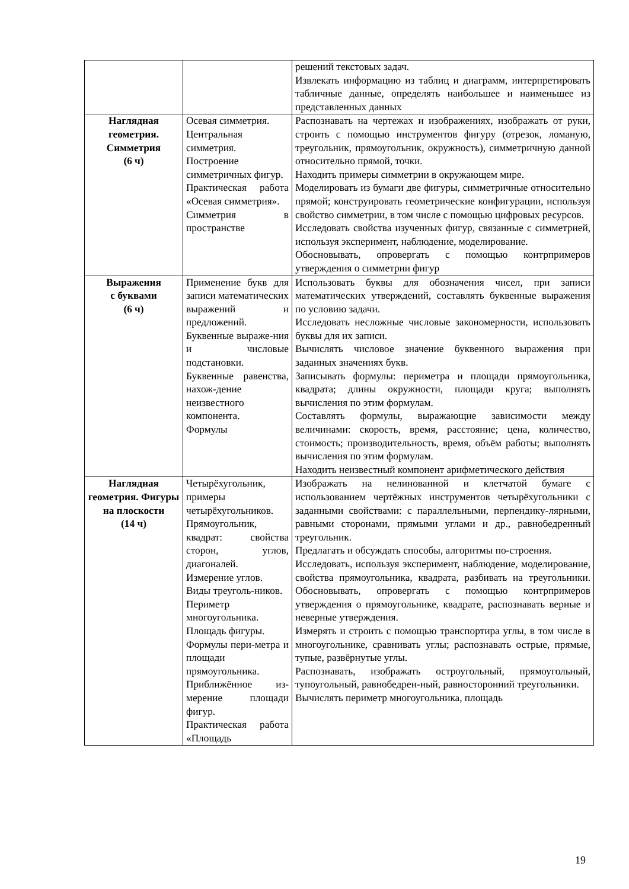| | | решений текстовых задач. Извлекать информацию из таблиц и диаграмм, интерпретировать табличные данные, определять наибольшее и наименьшее из представленных данных |
| Наглядная геометрия. Симметрия (6 ч) | Осевая симметрия. Центральная симметрия. Построение симметричных фигур. Практическая работа «Осевая симметрия». Симметрия в пространстве | Распознавать на чертежах и изображениях, изображать от руки, строить с помощью инструментов фигуру (отрезок, ломаную, треугольник, прямоугольник, окружность), симметричную данной относительно прямой, точки. Находить примеры симметрии в окружающем мире. Моделировать из бумаги две фигуры, симметричные относительно прямой; конструировать геометрические конфигурации, используя свойство симметрии, в том числе с помощью цифровых ресурсов. Исследовать свойства изученных фигур, связанные с симметрией, используя эксперимент, наблюдение, моделирование. Обосновывать, опровергать с помощью контрпримеров утверждения о симметрии фигур |
| Выражения с буквами (6 ч) | Применение букв для записи математических выражений и предложений. Буквенные выраже-ния и числовые подстановки. Буквенные равенства, нахож-дение неизвестного компонента. Формулы | Использовать буквы для обозначения чисел, при записи математических утверждений, составлять буквенные выражения по условию задачи. Исследовать несложные числовые закономерности, использовать буквы для их записи. Вычислять числовое значение буквенного выражения при заданных значениях букв. Записывать формулы: периметра и площади прямоугольника, квадрата; длины окружности, площади круга; выполнять вычисления по этим формулам. Составлять формулы, выражающие зависимости между величинами: скорость, время, расстояние; цена, количество, стоимость; производительность, время, объём работы; выполнять вычисления по этим формулам. Находить неизвестный компонент арифметического действия |
| Наглядная геометрия. Фигуры на плоскости (14 ч) | Четырёхугольник, примеры четырёхугольников. Прямоугольник, квадрат: свойства сторон, углов, диагоналей. Измерение углов. Виды треуголь-ников. Периметр многоугольника. Площадь фигуры. Формулы пери-метра и площади прямоугольника. Приближённое из-мерение площади фигур. Практическая работа «Площадь | Изображать на нелинованной и клетчатой бумаге с использованием чертёжных инструментов четырёхугольники с заданными свойствами: с параллельными, перпендику-лярными, равными сторонами, прямыми углами и др., равнобедренный треугольник. Предлагать и обсуждать способы, алгоритмы по-строения. Исследовать, используя эксперимент, наблюдение, моделирование, свойства прямоугольника, квадрата, разбивать на треугольники. Обосновывать, опровергать с помощью контрпримеров утверждения о прямоугольнике, квадрате, распознавать верные и неверные утверждения. Измерять и строить с помощью транспортира углы, в том числе в многоугольнике, сравнивать углы; распознавать острые, прямые, тупые, развёрнутые углы. Распознавать, изображать остроугольный, прямоугольный, тупоугольный, равнобедрен-ный, равносторонний треугольники. Вычислять периметр многоугольника, площадь |
19